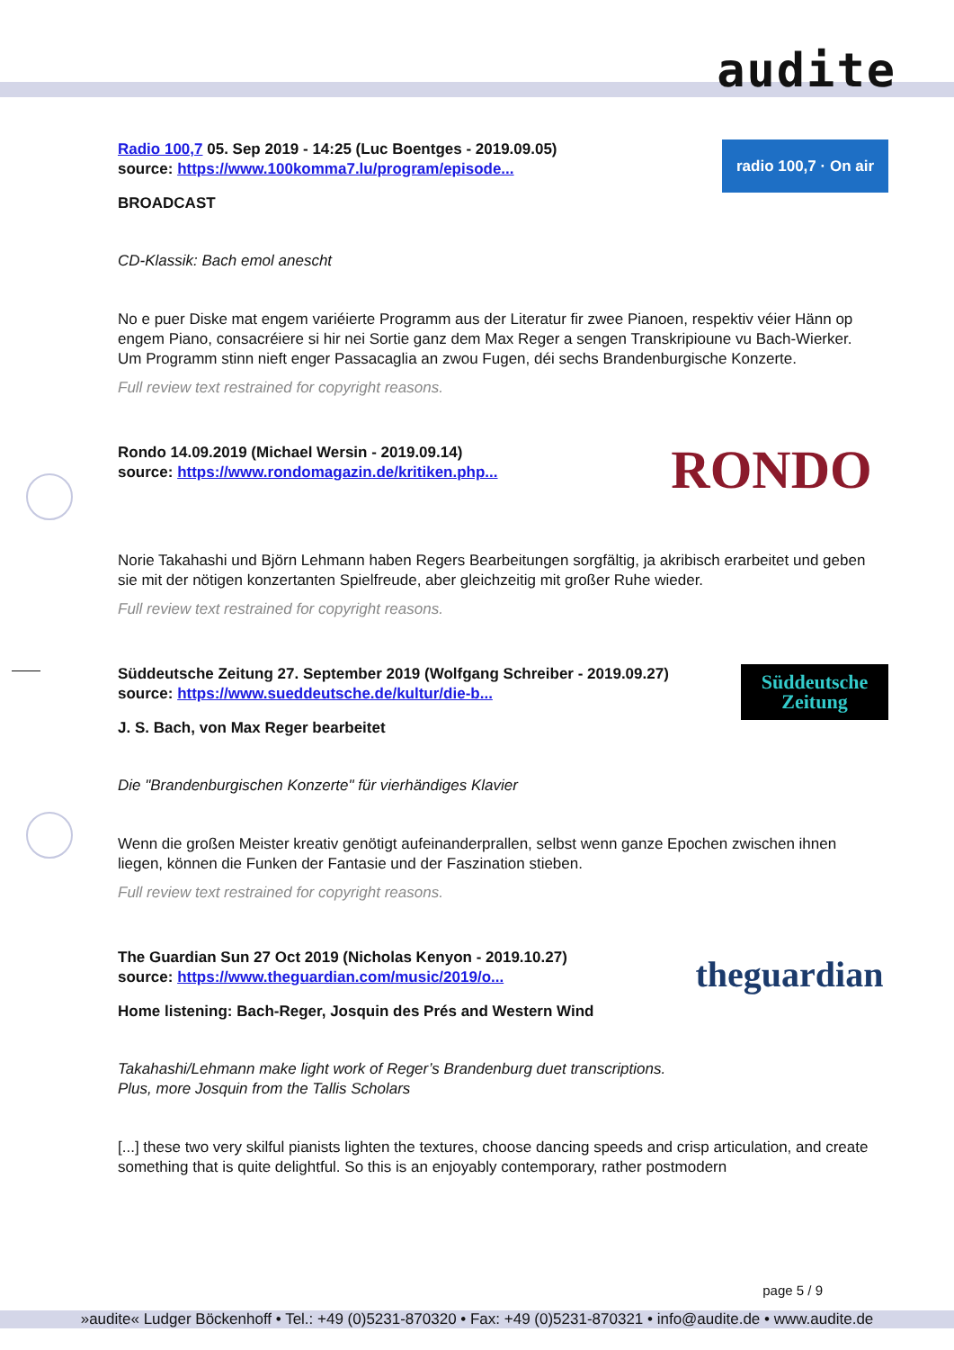audite
Radio 100,7 05. Sep 2019 - 14:25 (Luc Boentges - 2019.09.05)
source: https://www.100komma7.lu/program/episode...
radio 100,7 · On air
BROADCAST
CD-Klassik: Bach emol anescht
No e puer Diske mat engem variéierte Programm aus der Literatur fir zwee Pianoen, respektiv véier Hänn op engem Piano, consacréiere si hir nei Sortie ganz dem Max Reger a sengen Transkripioune vu Bach-Wierker. Um Programm stinn nieft enger Passacaglia an zwou Fugen, déi sechs Brandenburgische Konzerte.
Full review text restrained for copyright reasons.
Rondo 14.09.2019 (Michael Wersin - 2019.09.14)
source: https://www.rondomagazin.de/kritiken.php...
RONDO
Norie Takahashi und Björn Lehmann haben Regers Bearbeitungen sorgfältig, ja akribisch erarbeitet und geben sie mit der nötigen konzertanten Spielfreude, aber gleichzeitig mit großer Ruhe wieder.
Full review text restrained for copyright reasons.
Süddeutsche Zeitung 27. September 2019 (Wolfgang Schreiber - 2019.09.27)
source: https://www.sueddeutsche.de/kultur/die-b...
Süddeutsche Zeitung
J. S. Bach, von Max Reger bearbeitet
Die "Brandenburgischen Konzerte" für vierhändiges Klavier
Wenn die großen Meister kreativ genötigt aufeinanderprallen, selbst wenn ganze Epochen zwischen ihnen liegen, können die Funken der Fantasie und der Faszination stieben.
Full review text restrained for copyright reasons.
The Guardian Sun 27 Oct 2019 (Nicholas Kenyon - 2019.10.27)
source: https://www.theguardian.com/music/2019/o...
theguardian
Home listening: Bach-Reger, Josquin des Prés and Western Wind
Takahashi/Lehmann make light work of Reger’s Brandenburg duet transcriptions.
Plus, more Josquin from the Tallis Scholars
[...] these two very skilful pianists lighten the textures, choose dancing speeds and crisp articulation, and create something that is quite delightful. So this is an enjoyably contemporary, rather postmodern
page 5 / 9
»audite« Ludger Böckenhoff • Tel.: +49 (0)5231-870320 • Fax: +49 (0)5231-870321 • info@audite.de • www.audite.de